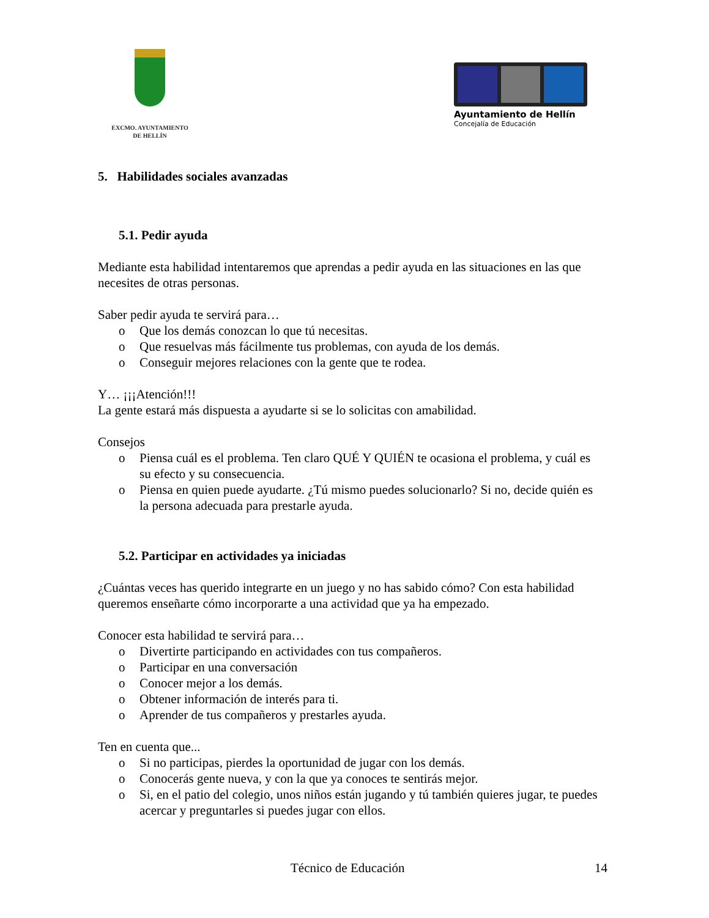EXCMO. AYUNTAMIENTO
DE HELLÍN
Ayuntamiento de Hellín
Concejalía de Educación
5. Habilidades sociales avanzadas
5.1. Pedir ayuda
Mediante esta habilidad intentaremos que aprendas a pedir ayuda en las situaciones en las que necesites de otras personas.
Saber pedir ayuda te servirá para…
o Que los demás conozcan lo que tú necesitas.
o Que resuelvas más fácilmente tus problemas, con ayuda de los demás.
o Conseguir mejores relaciones con la gente que te rodea.
Y… ¡¡¡Atención!!!
La gente estará más dispuesta a ayudarte si se lo solicitas con amabilidad.
Consejos
o Piensa cuál es el problema. Ten claro QUÉ Y QUIÉN te ocasiona el problema, y cuál es su efecto y su consecuencia.
o Piensa en quien puede ayudarte. ¿Tú mismo puedes solucionarlo? Si no, decide quién es la persona adecuada para prestarle ayuda.
5.2. Participar en actividades ya iniciadas
¿Cuántas veces has querido integrarte en un juego y no has sabido cómo? Con esta habilidad queremos enseñarte cómo incorporarte a una actividad que ya ha empezado.
Conocer esta habilidad te servirá para…
o Divertirte participando en actividades con tus compañeros.
o Participar en una conversación
o Conocer mejor a los demás.
o Obtener información de interés para ti.
o Aprender de tus compañeros y prestarles ayuda.
Ten en cuenta que...
o Si no participas, pierdes la oportunidad de jugar con los demás.
o Conocerás gente nueva, y con la que ya conoces te sentirás mejor.
o Si, en el patio del colegio, unos niños están jugando y tú también quieres jugar, te puedes acercar y preguntarles si puedes jugar con ellos.
Técnico de Educación 14